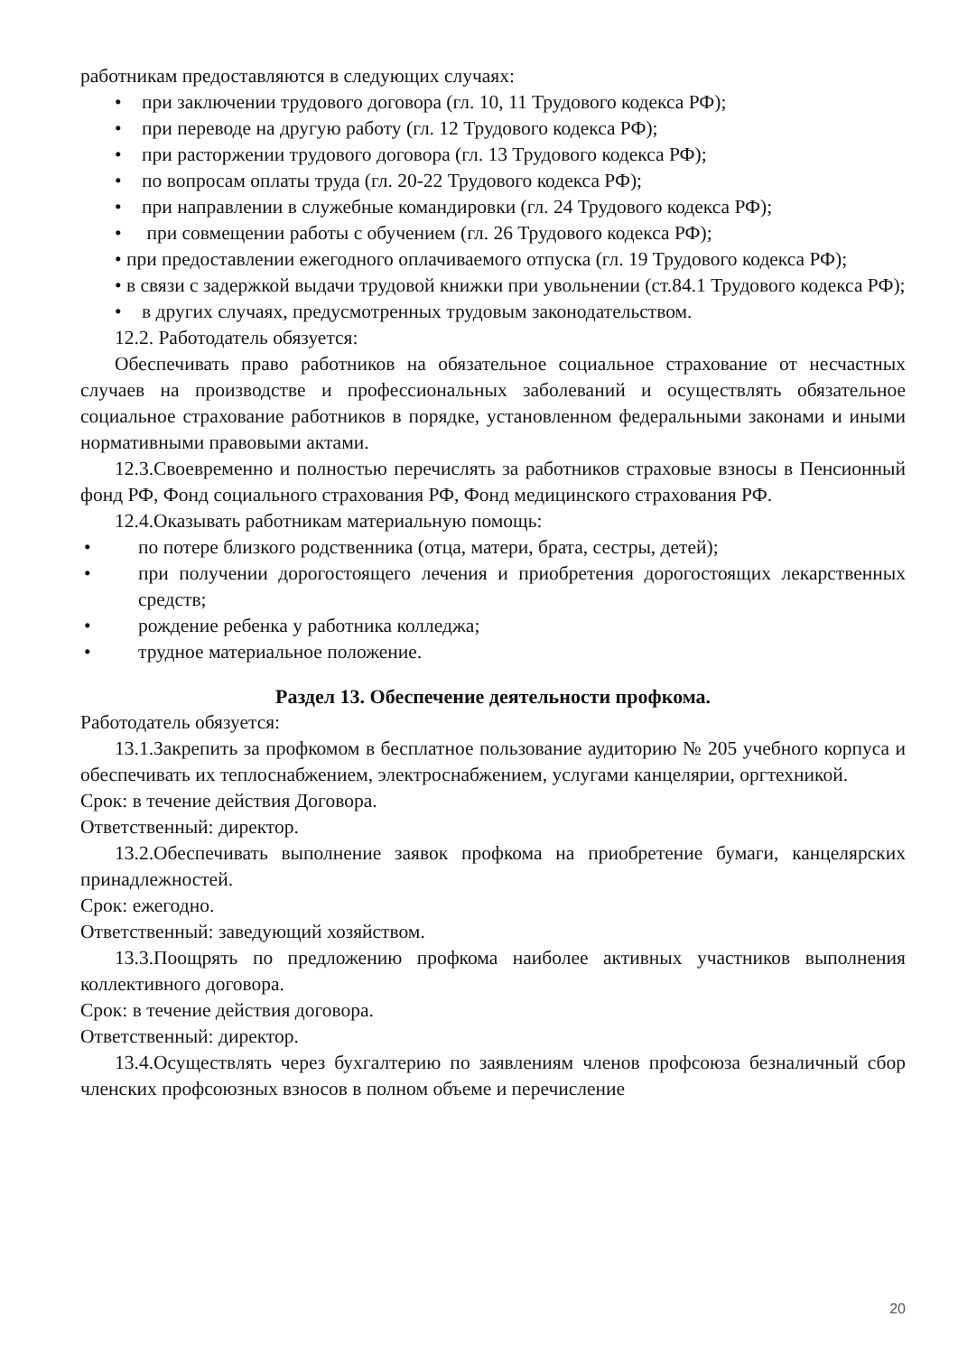работникам предоставляются в следующих случаях:
• при заключении трудового договора (гл. 10, 11 Трудового кодекса РФ);
• при переводе на другую работу (гл. 12 Трудового кодекса РФ);
• при расторжении трудового договора (гл. 13 Трудового кодекса РФ);
• по вопросам оплаты труда (гл. 20-22 Трудового кодекса РФ);
• при направлении в служебные командировки (гл. 24 Трудового кодекса РФ);
• при совмещении работы с обучением (гл. 26 Трудового кодекса РФ);
• при предоставлении ежегодного оплачиваемого отпуска (гл. 19 Трудового кодекса РФ);
• в связи с задержкой выдачи трудовой книжки при увольнении (ст.84.1 Трудового кодекса РФ);
• в других случаях, предусмотренных трудовым законодательством.
12.2. Работодатель обязуется:
Обеспечивать право работников на обязательное социальное страхование от несчастных случаев на производстве и профессиональных заболеваний и осуществлять обязательное социальное страхование работников в порядке, установленном федеральными законами и иными нормативными правовыми актами.
12.3.Своевременно и полностью перечислять за работников страховые взносы в Пенсионный фонд РФ, Фонд социального страхования РФ, Фонд медицинского страхования РФ.
12.4.Оказывать работникам материальную помощь:
• по потере близкого родственника (отца, матери, брата, сестры, детей);
• при получении дорогостоящего лечения и приобретения дорогостоящих лекарственных средств;
• рождение ребенка у работника колледжа;
• трудное материальное положение.
Раздел 13. Обеспечение деятельности профкома.
Работодатель обязуется:
13.1.Закрепить за профкомом в бесплатное пользование аудиторию № 205 учебного корпуса и обеспечивать их теплоснабжением, электроснабжением, услугами канцелярии, оргтехникой.
Срок: в течение действия Договора.
Ответственный: директор.
13.2.Обеспечивать выполнение заявок профкома на приобретение бумаги, канцелярских принадлежностей.
Срок: ежегодно.
Ответственный: заведующий хозяйством.
13.3.Поощрять по предложению профкома наиболее активных участников выполнения коллективного договора.
Срок: в течение действия договора.
Ответственный: директор.
13.4.Осуществлять через бухгалтерию по заявлениям членов профсоюза безналичный сбор членских профсоюзных взносов в полном объеме и перечисление
20